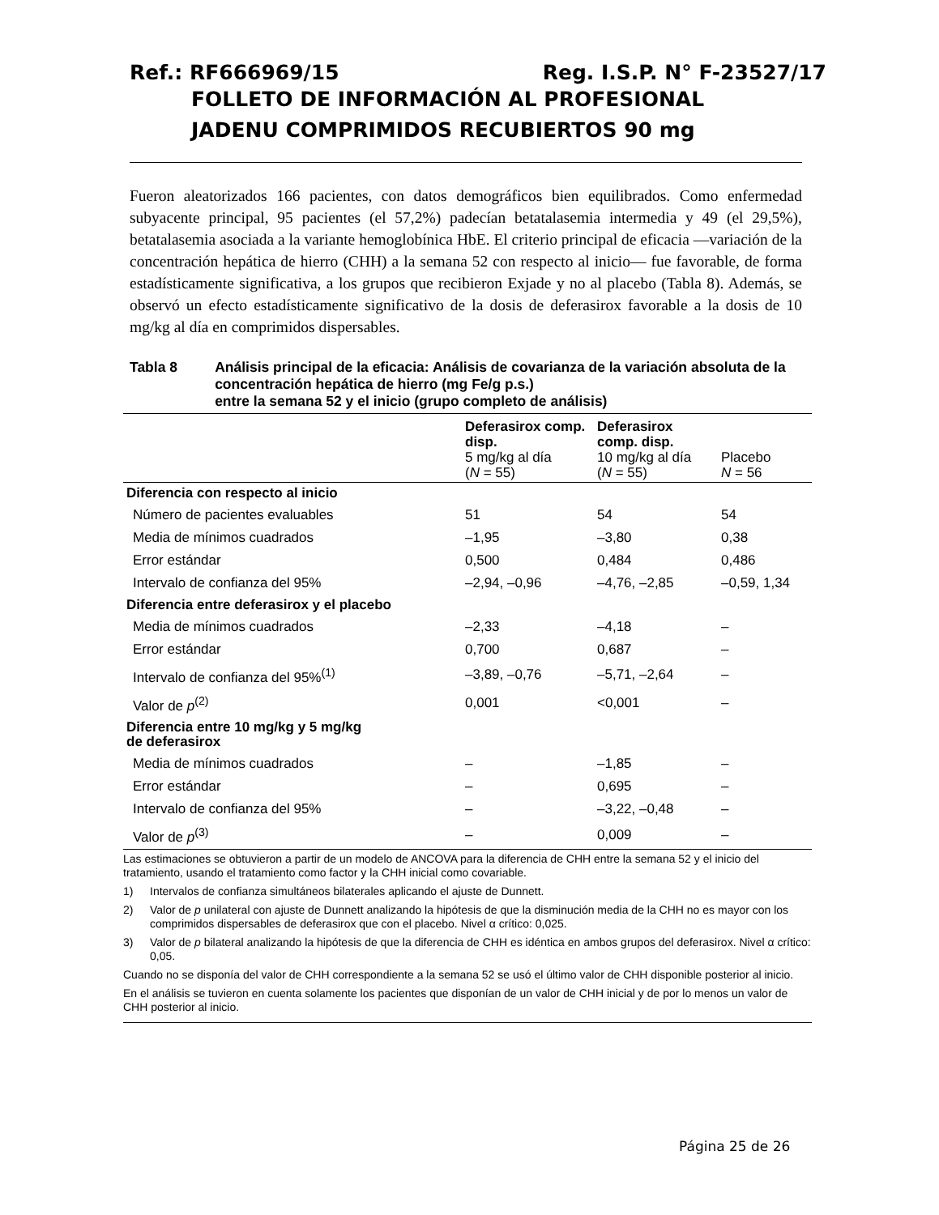Ref.: RF666969/15 Reg. I.S.P. N° F-23527/17
FOLLETO DE INFORMACIÓN AL PROFESIONAL
JADENU COMPRIMIDOS RECUBIERTOS 90 mg
Fueron aleatorizados 166 pacientes, con datos demográficos bien equilibrados. Como enfermedad subyacente principal, 95 pacientes (el 57,2%) padecían betatalasemia intermedia y 49 (el 29,5%), betatalasemia asociada a la variante hemoglobínica HbE. El criterio principal de eficacia —variación de la concentración hepática de hierro (CHH) a la semana 52 con respecto al inicio— fue favorable, de forma estadísticamente significativa, a los grupos que recibieron Exjade y no al placebo (Tabla 8). Además, se observó un efecto estadísticamente significativo de la dosis de deferasirox favorable a la dosis de 10 mg/kg al día en comprimidos dispersables.
Tabla 8 Análisis principal de la eficacia: Análisis de covarianza de la variación absoluta de la concentración hepática de hierro (mg Fe/g p.s.)
entre la semana 52 y el inicio (grupo completo de análisis)
| | Deferasirox comp. disp. 5 mg/kg al día ( N = 55) | Deferasirox comp. disp. 10 mg/kg al día ( N = 55) | Placebo N = 56 |
| --- | --- | --- | --- |
| Diferencia con respecto al inicio | | | |
| Número de pacientes evaluables | 51 | 54 | 54 |
| Media de mínimos cuadrados | –1,95 | –3,80 | 0,38 |
| Error estándar | 0,500 | 0,484 | 0,486 |
| Intervalo de confianza del 95% | –2,94, –0,96 | –4,76, –2,85 | –0,59, 1,34 |
| Diferencia entre deferasirox y el placebo | | | |
| Media de mínimos cuadrados | –2,33 | –4,18 | – |
| Error estándar | 0,700 | 0,687 | – |
| Intervalo de confianza del 95%<sup>(1)</sup> | –3,89, –0,76 | –5,71, –2,64 | – |
| Valor de p<sup>(2)</sup> | 0,001 | <0,001 | – |
| Diferencia entre 10 mg/kg y 5 mg/kg de deferasirox | | | |
| Media de mínimos cuadrados | – | –1,85 | – |
| Error estándar | – | 0,695 | – |
| Intervalo de confianza del 95% | – | –3,22, –0,48 | – |
| Valor de p<sup>(3)</sup> | – | 0,009 | – |
Las estimaciones se obtuvieron a partir de un modelo de ANCOVA para la diferencia de CHH entre la semana 52 y el inicio del tratamiento, usando el tratamiento como factor y la CHH inicial como covariable.
1) Intervalos de confianza simultáneos bilaterales aplicando el ajuste de Dunnett.
2) Valor de p unilateral con ajuste de Dunnett analizando la hipótesis de que la disminución media de la CHH no es mayor con los comprimidos dispersables de deferasirox que con el placebo. Nivel α crítico: 0,025.
3) Valor de p bilateral analizando la hipótesis de que la diferencia de CHH es idéntica en ambos grupos del deferasirox. Nivel α crítico: 0,05.
Cuando no se disponía del valor de CHH correspondiente a la semana 52 se usó el último valor de CHH disponible posterior al inicio.
En el análisis se tuvieron en cuenta solamente los pacientes que disponían de un valor de CHH inicial y de por lo menos un valor de CHH posterior al inicio.
Página 25 de 26